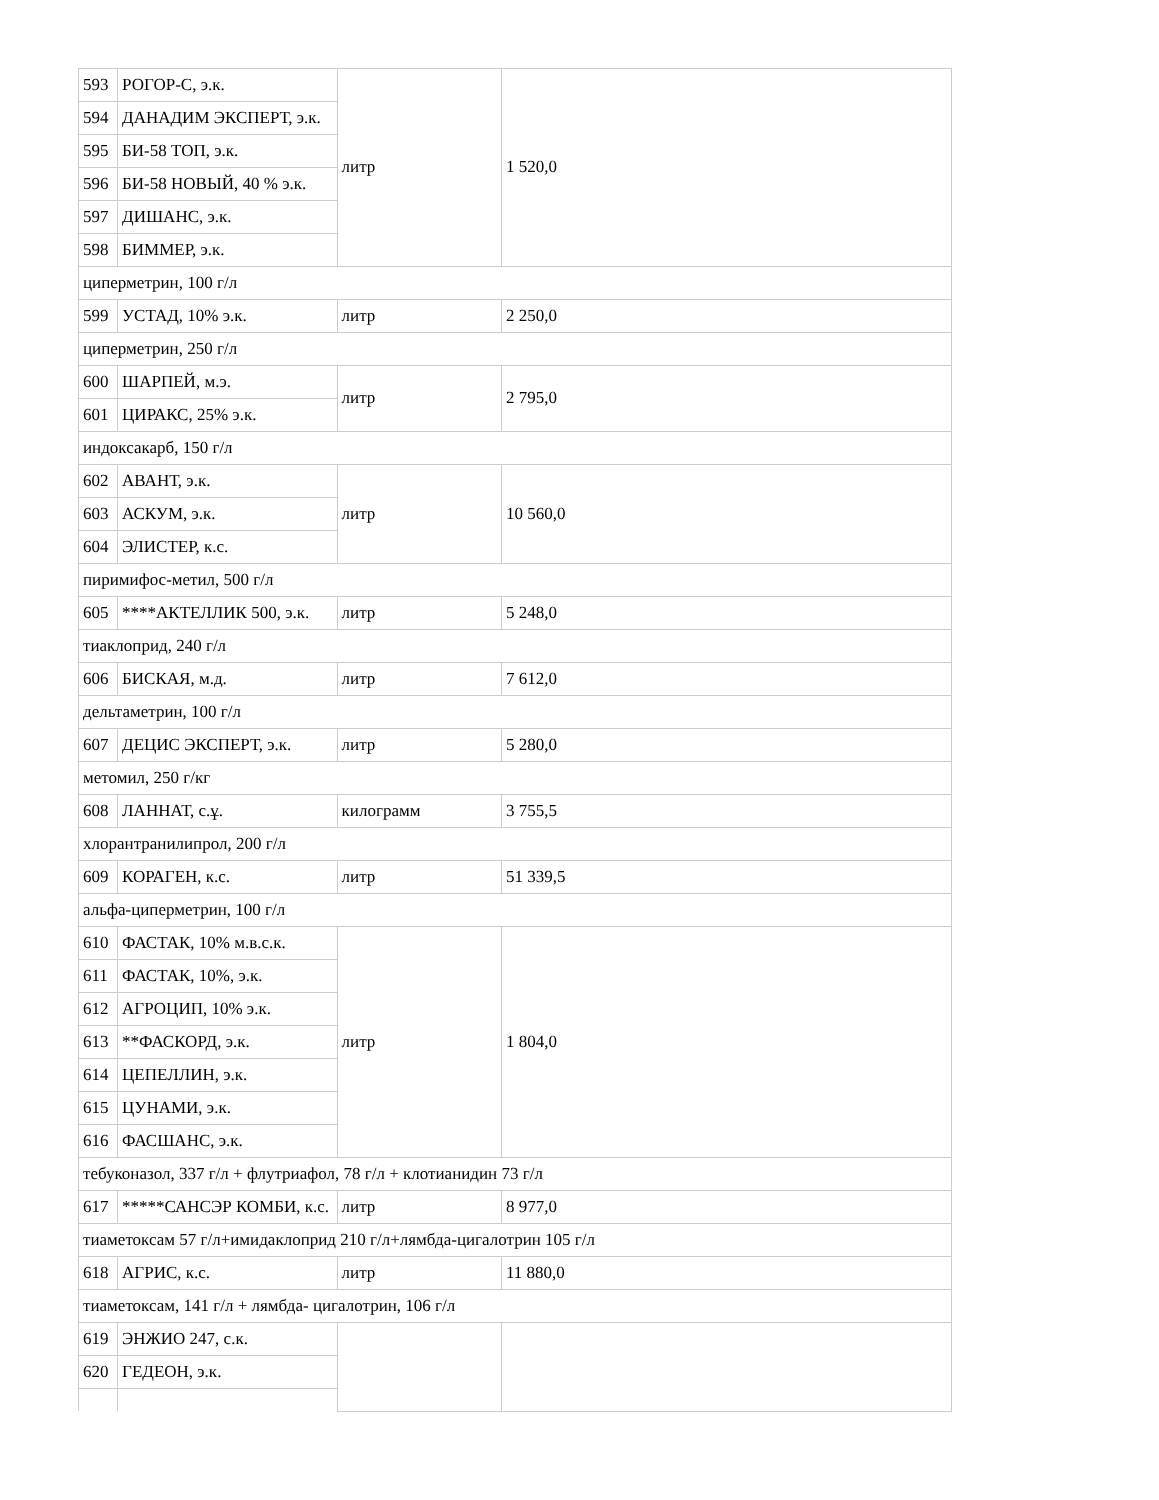| 593 | РОГОР-С, э.к. | литр | 1 520,0 |
| 594 | ДАНАДИМ ЭКСПЕРТ, э.к. | | |
| 595 | БИ-58 ТОП, э.к. | | |
| 596 | БИ-58 НОВЫЙ, 40 % э.к. | | |
| 597 | ДИШАНС, э.к. | | |
| 598 | БИММЕР, э.к. | | |
| циперметрин, 100 г/л | | | |
| 599 | УСТАД, 10% э.к. | литр | 2 250,0 |
| циперметрин, 250 г/л | | | |
| 600 | ШАРПЕЙ, м.э. | литр | 2 795,0 |
| 601 | ЦИРАКС, 25% э.к. | | |
| индоксакарб, 150 г/л | | | |
| 602 | АВАНТ, э.к. | литр | 10 560,0 |
| 603 | АСКУМ, э.к. | | |
| 604 | ЭЛИСТЕР, к.с. | | |
| пиримифос-метил, 500 г/л | | | |
| 605 | ****АКТЕЛЛИК 500, э.к. | литр | 5 248,0 |
| тиаклоприд, 240 г/л | | | |
| 606 | БИСКАЯ, м.д. | литр | 7 612,0 |
| дельтаметрин, 100 г/л | | | |
| 607 | ДЕЦИС ЭКСПЕРТ, э.к. | литр | 5 280,0 |
| метомил, 250 г/кг | | | |
| 608 | ЛАННАТ, с.ұ. | килограмм | 3 755,5 |
| хлорантранилипрол, 200 г/л | | | |
| 609 | КОРАГЕН, к.с. | литр | 51 339,5 |
| альфа-циперметрин, 100 г/л | | | |
| 610 | ФАСТАК, 10% м.в.с.к. | литр | 1 804,0 |
| 611 | ФАСТАК, 10%, э.к. | | |
| 612 | АГРОЦИП, 10% э.к. | | |
| 613 | **ФАСКОРД, э.к. | | |
| 614 | ЦЕПЕЛЛИН, э.к. | | |
| 615 | ЦУНАМИ, э.к. | | |
| 616 | ФАСШАНС, э.к. | | |
| тебуконазол, 337 г/л + флутриафол, 78 г/л + клотианидин 73 г/л | | | |
| 617 | *****САНСЭР КОМБИ, к.с. | литр | 8 977,0 |
| тиаметоксам 57 г/л+имидаклоприд 210 г/л+лямбда-цигалотрин 105 г/л | | | |
| 618 | АГРИС, к.с. | литр | 11 880,0 |
| тиаметоксам, 141 г/л + лямбда- цигалотрин, 106 г/л | | | |
| 619 | ЭНЖИО 247, с.к. | | |
| 620 | ГЕДЕОН, э.к. | | |